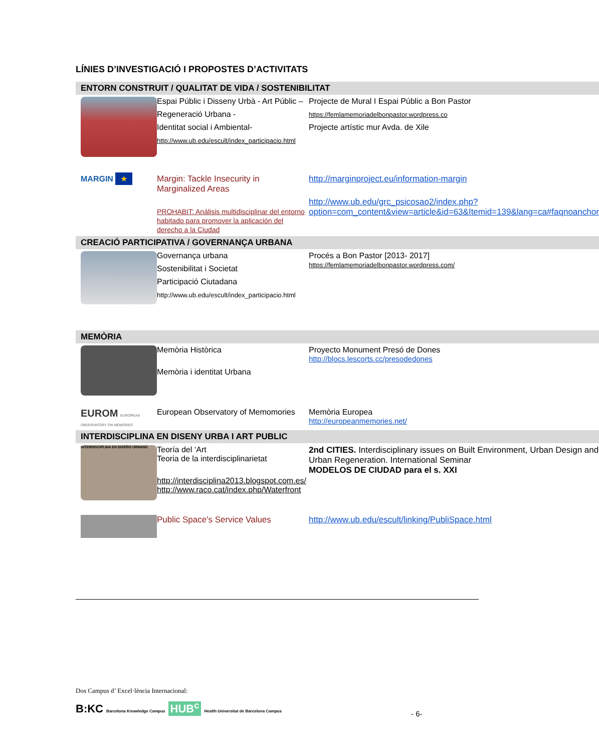LÍNIES D’INVESTIGACIÓ I PROPOSTES D’ACTIVITATS
| ENTORN CONSTRUIT / QUALITAT DE VIDA / SOSTENIBILITAT | | |
| --- | --- | --- |
| | Espai Públic i Disseny Urbà - Art Públic – Regeneració Urbana - Identitat social i Ambiental- http://www.ub.edu/escult/index_participacio.html | Projecte de Mural I Espai Públic a Bon Pastor https://femlamemoriadelbonpastor.wordpress.co Projecte artístic mur Avda. de Xile |
| MARGIN ★ | Margin: Tackle Insecurity in Marginalized Areas PROHABIT: Análisis multidisciplinar del entorno habitado para promover la aplicación del derecho a la Ciudad | http://marginproject.eu/information-margin http://www.ub.edu/grc_psicosao2/index.php?option=com_content&view=article&id=63&Itemid=139&lang=ca#faqnoanchor |
| CREACIÓ PARTICIPATIVA / GOVERNANÇA URBANA | | |
| | Governança urbana Sostenibilitat i Societat Participació Ciutadana http://www.ub.edu/escult/index_participacio.html | Procés a Bon Pastor [2013- 2017] https://femlamemoriadelbonpastor.wordpress.com/ |
| MEMÒRIA | | |
| | Memòria Històrica Memòria i identitat Urbana | Proyecto Monument Presó de Dones http://blocs.lescorts.cc/presodedones |
| EUROM EUROPEAN OBSERVATORY ON MEMORIES | European Observatory of Memomories | Memòria Europea http://europeanmemories.net/ |
| INTERDISCIPLINA EN DISENY URBA I ART PUBLIC | | |
| INTERDISCIPLINA EN DISEÑO URBANO | Teoría del ‘Art Teoria de la interdisciplinarietat http://interdisciplina2013.blogspot.com.es/ http://www.raco.cat/index.php/Waterfront | 2nd CITIES. Interdisciplinary issues on Built Environment, Urban Design and Urban Regeneration. International Seminar MODELOS DE CIUDAD para el s. XXI |
| | Public Space's Service Values | http://www.ub.edu/escult/linking/PubliSpace.html |
Dos Campus d’ Excel·lència Internacional:
B:KC Barcelona Knowledge Campus HUB<sup>c</sup> Health Universitat de Barcelona Campus
- 6-